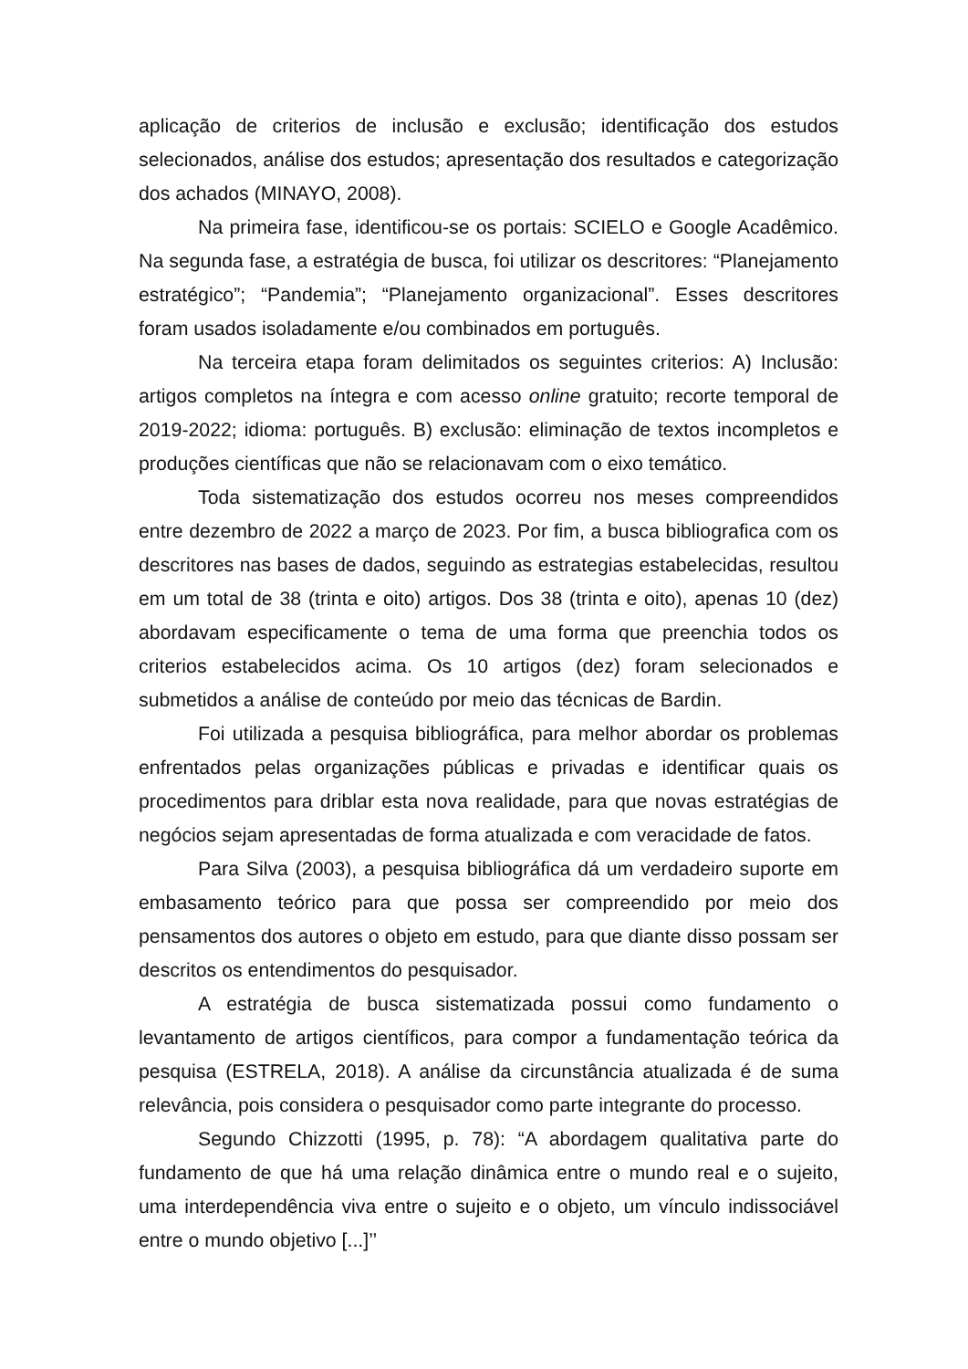aplicação de criterios de inclusão e exclusão; identificação dos estudos selecionados, análise dos estudos; apresentação dos resultados e categorização dos achados (MINAYO, 2008).
Na primeira fase, identificou-se os portais: SCIELO e Google Acadêmico. Na segunda fase, a estratégia de busca, foi utilizar os descritores: “Planejamento estratégico”; “Pandemia”; “Planejamento organizacional”. Esses descritores foram usados isoladamente e/ou combinados em português.
Na terceira etapa foram delimitados os seguintes criterios: A) Inclusão: artigos completos na íntegra e com acesso online gratuito; recorte temporal de 2019-2022; idioma: português. B) exclusão: eliminação de textos incompletos e produções científicas que não se relacionavam com o eixo temático.
Toda sistematização dos estudos ocorreu nos meses compreendidos entre dezembro de 2022 a março de 2023. Por fim, a busca bibliografica com os descritores nas bases de dados, seguindo as estrategias estabelecidas, resultou em um total de 38 (trinta e oito) artigos. Dos 38 (trinta e oito), apenas 10 (dez) abordavam especificamente o tema de uma forma que preenchia todos os criterios estabelecidos acima. Os 10 artigos (dez) foram selecionados e submetidos a análise de conteúdo por meio das técnicas de Bardin.
Foi utilizada a pesquisa bibliográfica, para melhor abordar os problemas enfrentados pelas organizações públicas e privadas e identificar quais os procedimentos para driblar esta nova realidade, para que novas estratégias de negócios sejam apresentadas de forma atualizada e com veracidade de fatos.
Para Silva (2003), a pesquisa bibliográfica dá um verdadeiro suporte em embasamento teórico para que possa ser compreendido por meio dos pensamentos dos autores o objeto em estudo, para que diante disso possam ser descritos os entendimentos do pesquisador.
A estratégia de busca sistematizada possui como fundamento o levantamento de artigos científicos, para compor a fundamentação teórica da pesquisa (ESTRELA, 2018). A análise da circunstância atualizada é de suma relevância, pois considera o pesquisador como parte integrante do processo.
Segundo Chizzotti (1995, p. 78): “A abordagem qualitativa parte do fundamento de que há uma relação dinâmica entre o mundo real e o sujeito, uma interdependência viva entre o sujeito e o objeto, um vínculo indissociável entre o mundo objetivo [...]’’